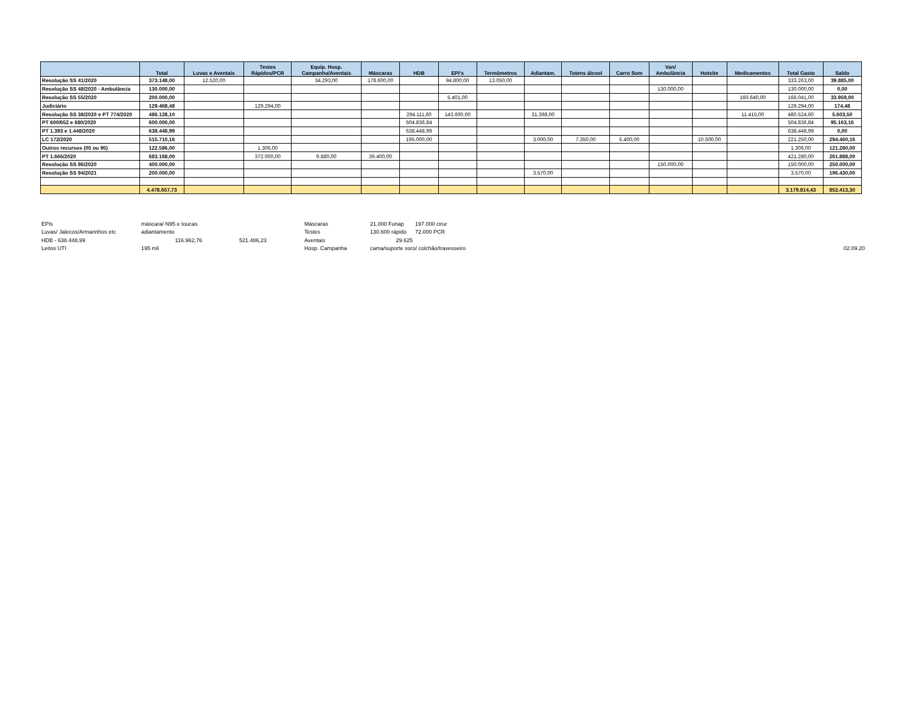| | Total | Luvas e Aventais | Testes Rápidos/PCR | Equip. Hosp. Campanha/Aventais | Máscaras | HDB | EPI's | Termômetros | Adiantam. | Totens álcool | Carro Som | Van/ Ambulância | Hotsite | Medicamentos | Total Gasto | Saldo |
| --- | --- | --- | --- | --- | --- | --- | --- | --- | --- | --- | --- | --- | --- | --- | --- | --- |
| Resolução SS 41/2020 | 373.148,00 | 12.520,00 | | 34.293,00 | 178.600,00 | | 94.800,00 | 13.050,00 | | | | | | | 333.263,00 | 39.885,00 |
| Resolução SS 48/2020 - Ambulância | 130.000,00 | | | | | | | | | | | 130.000,00 | | | 130.000,00 | 0,00 |
| Resolução SS 55/2020 | 200.000,00 | | | | | | 5.401,00 | | | | | | | 160.640,00 | 166.041,00 | 33.959,00 |
| Judiciário | 129.468,48 | | 129.294,00 | | | | | | | | | | | | 129.294,00 | 174,48 |
| Resolução SS 38/2020 e PT 774/2020 | 486.128,10 | | | | | 294.111,60 | 143.600,00 | | 31.398,00 | | | | | 11.415,00 | 480.524,60 | 5.603,50 |
| PT 600/652 e 680/2020 | 600.000,00 | | | | | 504.836,84 | | | | | | | | | 504.836,84 | 95.163,16 |
| PT 1.393 e 1.448/2020 | 638.448,99 | | | | | 638.448,99 | | | | | | | | | 638.448,99 | 0,00 |
| LC 172/2020 | 515.710,16 | | | | | 195.000,00 | | | 3.000,00 | 7.350,00 | 5.400,00 | | 10.500,00 | | 221.250,00 | 294.460,16 |
| Outros recursos (05 ou 95) | 122.586,00 | | 1.306,00 | | | | | | | | | | | | 1.306,00 | 121.280,00 |
| PT 1.666/2020 | 683.168,00 | | 372.000,00 | 9.880,00 | 39.400,00 | | | | | | | | | | 421.280,00 | 261.888,00 |
| Resolução SS 86/2020 | 400.000,00 | | | | | | | | | | | 150.000,00 | | | 150.000,00 | 250.000,00 |
| Resolução SS 94/2021 | 200.000,00 | | | | | | | | 3.570,00 | | | | | | 3.570,00 | 196.430,00 |
| | 4.478.657,73 | | | | | | | | | | | | | | 3.179.814,43 | 852.413,30 |
| EPIs | máscara/ N95 e toucas | | Máscaras | 21.000 Funap | 197.000 cirur | |
| Luvas/ Jalecos/Armarinhos etc | adiantamento | | Testes | 130.600 rápido | 72.000 PCR | |
| HDB - 638.448,99 | 116.962,76 | 521.486,23 | Aventais | 29.625 | | |
| Leitos UTI | 195 mil | | Hosp. Campanha | cama/suporte soro/ colchão/travesseiro | | 02.09.20 |